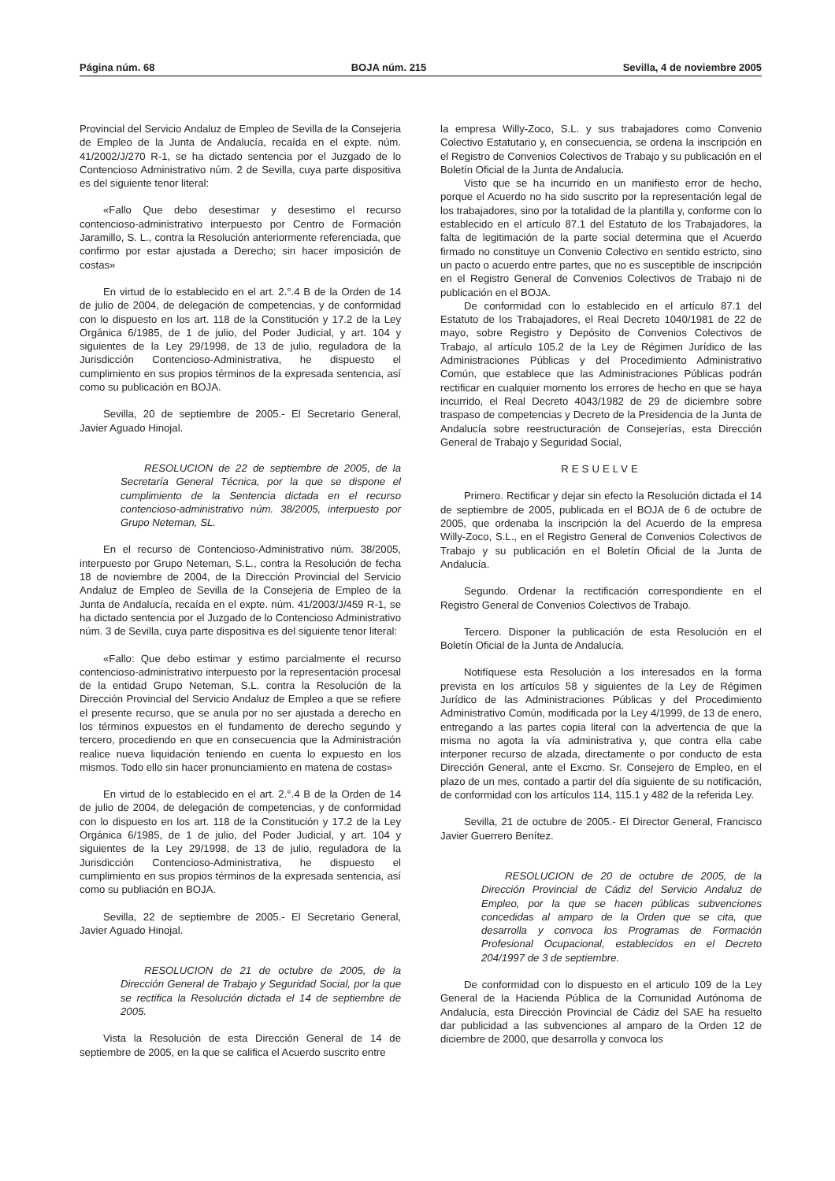Página núm. 68 BOJA núm. 215 Sevilla, 4 de noviembre 2005
Provincial del Servicio Andaluz de Empleo de Sevilla de la Consejeria de Empleo de la Junta de Andalucía, recaída en el expte. núm. 41/2002/J/270 R-1, se ha dictado sentencia por el Juzgado de lo Contencioso Administrativo núm. 2 de Sevilla, cuya parte dispositiva es del siguiente tenor literal:
«Fallo Que debo desestimar y desestimo el recurso contencioso-administrativo interpuesto por Centro de Formación Jaramillo, S. L., contra la Resolución anteriormente referenciada, que confirmo por estar ajustada a Derecho; sin hacer imposición de costas»
En virtud de lo establecido en el art. 2.°.4 B de la Orden de 14 de julio de 2004, de delegación de competencias, y de conformidad con lo dispuesto en los art. 118 de la Constitución y 17.2 de la Ley Orgánica 6/1985, de 1 de julio, del Poder Judicial, y art. 104 y siguientes de la Ley 29/1998, de 13 de julio, reguladora de la Jurisdicción Contencioso-Administrativa, he dispuesto el cumplimiento en sus propios términos de la expresada sentencia, así como su publicación en BOJA.
Sevilla, 20 de septiembre de 2005.- El Secretario General, Javier Aguado Hinojal.
RESOLUCION de 22 de septiembre de 2005, de la Secretaría General Técnica, por la que se dispone el cumplimiento de la Sentencia dictada en el recurso contencioso-administrativo núm. 38/2005, interpuesto por Grupo Neteman, SL.
En el recurso de Contencioso-Administrativo núm. 38/2005, interpuesto por Grupo Neteman, S.L., contra la Resolución de fecha 18 de noviembre de 2004, de la Dirección Provincial del Servicio Andaluz de Empleo de Sevilla de la Consejeria de Empleo de la Junta de Andalucía, recaída en el expte. núm. 41/2003/J/459 R-1, se ha dictado sentencia por el Juzgado de lo Contencioso Administrativo núm. 3 de Sevilla, cuya parte dispositiva es del siguiente tenor literal:
«Fallo: Que debo estimar y estimo parcialmente el recurso contencioso-administrativo interpuesto por la representación procesal de la entidad Grupo Neteman, S.L. contra la Resolución de la Dirección Provincial del Servicio Andaluz de Empleo a que se refiere el presente recurso, que se anula por no ser ajustada a derecho en los términos expuestos en el fundamento de derecho segundo y tercero, procediendo en que en consecuencia que la Administración realice nueva liquidación teniendo en cuenta lo expuesto en los mismos. Todo ello sin hacer pronunciamiento en matena de costas»
En virtud de lo establecido en el art. 2.°.4 B de la Orden de 14 de julio de 2004, de delegación de competencias, y de conformidad con lo dispuesto en los art. 118 de la Constitución y 17.2 de la Ley Orgánica 6/1985, de 1 de julio, del Poder Judicial, y art. 104 y siguientes de la Ley 29/1998, de 13 de julio, reguladora de la Jurisdicción Contencioso-Administrativa, he dispuesto el cumplimiento en sus propios términos de la expresada sentencia, así como su publiación en BOJA.
Sevilla, 22 de septiembre de 2005.- El Secretario General, Javier Aguado Hinojal.
RESOLUCION de 21 de octubre de 2005, de la Dirección General de Trabajo y Seguridad Social, por la que se rectifica la Resolución dictada el 14 de septiembre de 2005.
Vista la Resolución de esta Dirección General de 14 de septiembre de 2005, en la que se califica el Acuerdo suscrito entre
la empresa Willy-Zoco, S.L. y sus trabajadores como Convenio Colectivo Estatutario y, en consecuencia, se ordena la inscripción en el Registro de Convenios Colectivos de Trabajo y su publicación en el Boletín Oficial de la Junta de Andalucía.
Visto que se ha incurrido en un manifiesto error de hecho, porque el Acuerdo no ha sido suscrito por la representación legal de los trabajadores, sino por la totalidad de la plantilla y, conforme con lo establecido en el artículo 87.1 del Estatuto de los Trabajadores, la falta de legitimación de la parte social determina que el Acuerdo firmado no constituye un Convenio Colectivo en sentido estricto, sino un pacto o acuerdo entre partes, que no es susceptible de inscripción en el Registro General de Convenios Colectivos de Trabajo ni de publicación en el BOJA.
De conformidad con lo establecido en el artículo 87.1 del Estatuto de los Trabajadores, el Real Decreto 1040/1981 de 22 de mayo, sobre Registro y Depósito de Convenios Colectivos de Trabajo, al artículo 105.2 de la Ley de Régimen Jurídico de las Administraciones Públicas y del Procedimiento Administrativo Común, que establece que las Administraciones Públicas podrán rectificar en cualquier momento los errores de hecho en que se haya incurrido, el Real Decreto 4043/1982 de 29 de diciembre sobre traspaso de competencias y Decreto de la Presidencia de la Junta de Andalucía sobre reestructuración de Consejerías, esta Dirección General de Trabajo y Seguridad Social,
RESUELVE
Primero. Rectificar y dejar sin efecto la Resolución dictada el 14 de septiembre de 2005, publicada en el BOJA de 6 de octubre de 2005, que ordenaba la inscripción la del Acuerdo de la empresa Willy-Zoco, S.L., en el Registro General de Convenios Colectivos de Trabajo y su publicación en el Boletín Oficial de la Junta de Andalucía.
Segundo. Ordenar la rectificación correspondiente en el Registro General de Convenios Colectivos de Trabajo.
Tercero. Disponer la publicación de esta Resolución en el Boletín Oficial de la Junta de Andalucía.
Notifíquese esta Resolución a los interesados en la forma prevista en los artículos 58 y siguientes de la Ley de Régimen Jurídico de las Administraciones Públicas y del Procedimiento Administrativo Común, modificada por la Ley 4/1999, de 13 de enero, entregando a las partes copia literal con la advertencia de que la misma no agota la vía administrativa y, que contra ella cabe interponer recurso de alzada, directamente o por conducto de esta Dirección General, ante el Excmo. Sr. Consejero de Empleo, en el plazo de un mes, contado a partir del día siguiente de su notificación, de conformidad con los artículos 114, 115.1 y 482 de la referida Ley.
Sevilla, 21 de octubre de 2005.- El Director General, Francisco Javier Guerrero Benítez.
RESOLUCION de 20 de octubre de 2005, de la Dirección Provincial de Cádiz del Servicio Andaluz de Empleo, por la que se hacen públicas subvenciones concedidas al amparo de la Orden que se cita, que desarrolla y convoca los Programas de Formación Profesional Ocupacional, establecidos en el Decreto 204/1997 de 3 de septiembre.
De conformidad con lo dispuesto en el articulo 109 de la Ley General de la Hacienda Pública de la Comunidad Autónoma de Andalucía, esta Dirección Provincial de Cádiz del SAE ha resuelto dar publicidad a las subvenciones al amparo de la Orden 12 de diciembre de 2000, que desarrolla y convoca los